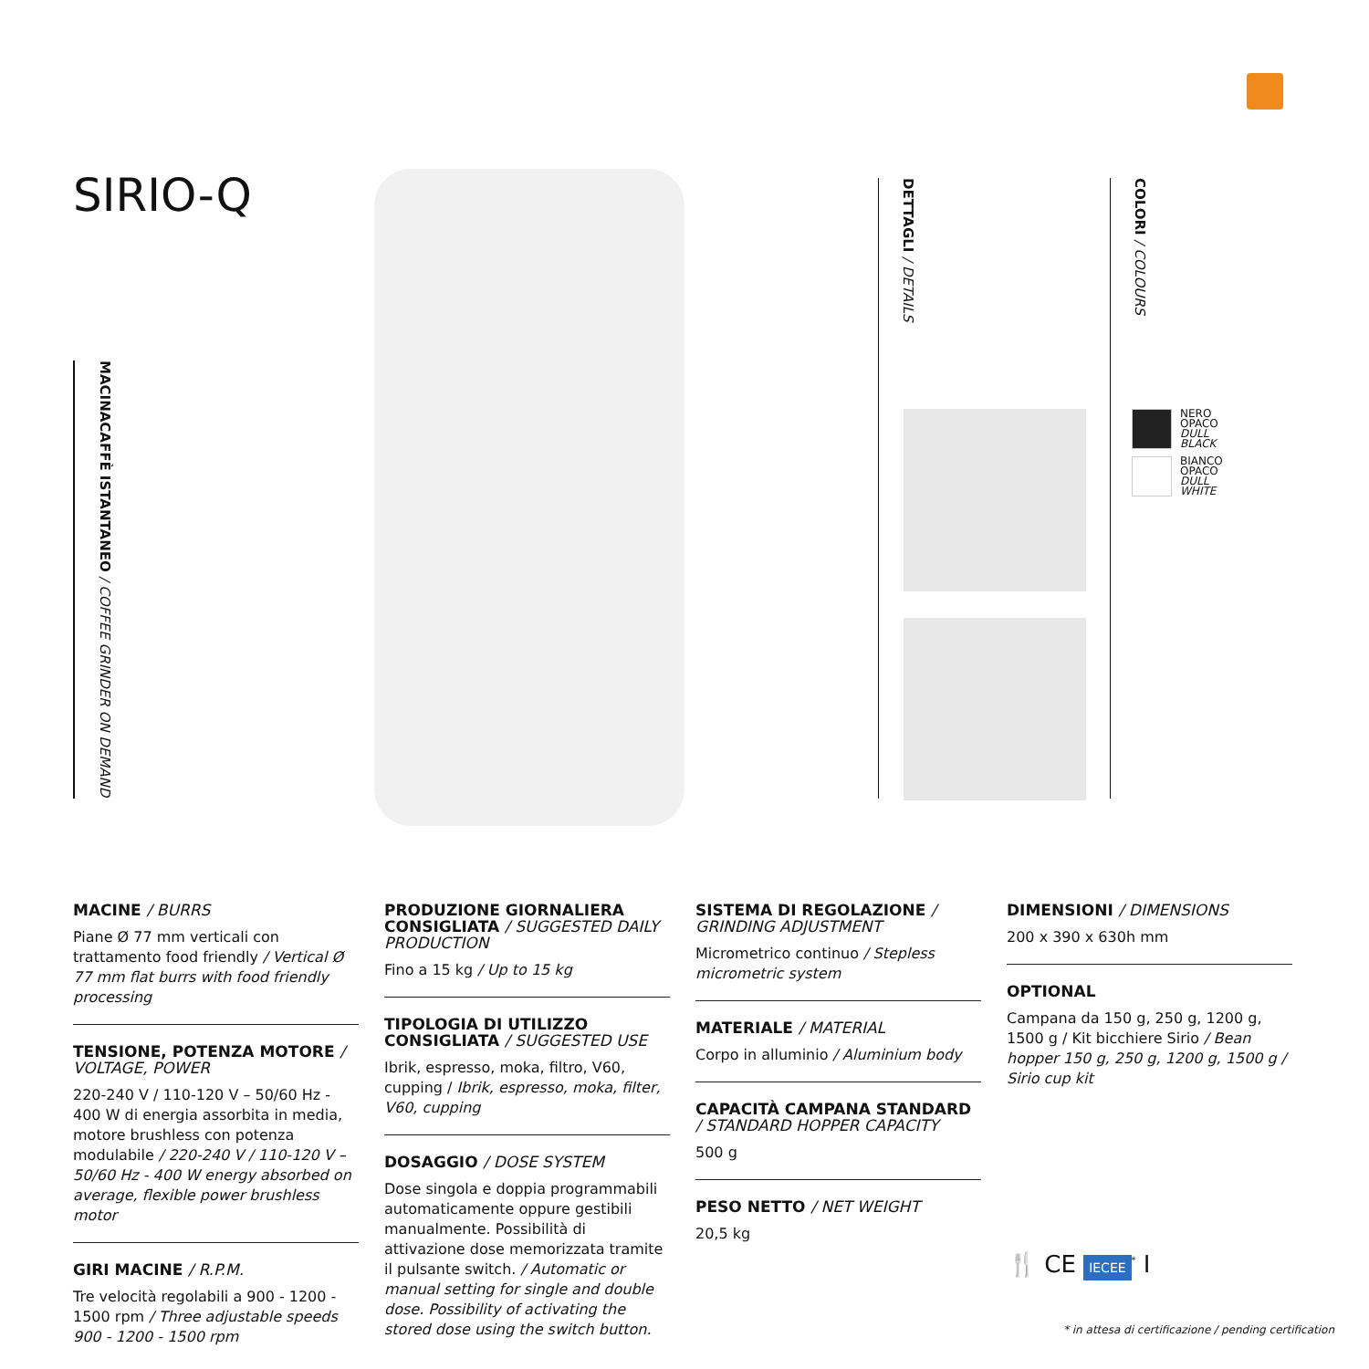SIRIO-Q
MACINACAFFÈ ISTANTANEO / COFFEE GRINDER ON DEMAND
DETTAGLI / DETAILS
COLORI / COLOURS
NERO
OPACO
DULL
BLACK
BIANCO
OPACO
DULL
WHITE
MACINE / BURRS
Piane Ø 77 mm verticali con trattamento food friendly / Vertical Ø 77 mm flat burrs with food friendly processing
TENSIONE, POTENZA MOTORE / VOLTAGE, POWER
220-240 V / 110-120 V – 50/60 Hz - 400 W di energia assorbita in media, motore brushless con potenza modulabile / 220-240 V / 110-120 V – 50/60 Hz - 400 W energy absorbed on average, flexible power brushless motor
GIRI MACINE / R.P.M.
Tre velocità regolabili a 900 - 1200 - 1500 rpm / Three adjustable speeds 900 - 1200 - 1500 rpm
PRODUZIONE GIORNALIERA CONSIGLIATA / SUGGESTED DAILY PRODUCTION
Fino a 15 kg / Up to 15 kg
TIPOLOGIA DI UTILIZZO CONSIGLIATA / SUGGESTED USE
Ibrik, espresso, moka, filtro, V60, cupping / Ibrik, espresso, moka, filter, V60, cupping
DOSAGGIO / DOSE SYSTEM
Dose singola e doppia programmabili automaticamente oppure gestibili manualmente. Possibilità di attivazione dose memorizzata tramite il pulsante switch. / Automatic or manual setting for single and double dose. Possibility of activating the stored dose using the switch button.
SISTEMA DI REGOLAZIONE / GRINDING ADJUSTMENT
Micrometrico continuo / Stepless micrometric system
MATERIALE / MATERIAL
Corpo in alluminio / Aluminium body
CAPACITÀ CAMPANA STANDARD / STANDARD HOPPER CAPACITY
500 g
PESO NETTO / NET WEIGHT
20,5 kg
DIMENSIONI / DIMENSIONS
200 x 390 x 630h mm
OPTIONAL
Campana da 150 g, 250 g, 1200 g, 1500 g / Kit bicchiere Sirio / Bean hopper 150 g, 250 g, 1200 g, 1500 g / Sirio cup kit
🍴 CE IECEE<sup>*</sup> Ⅰ
* in attesa di certificazione / pending certification